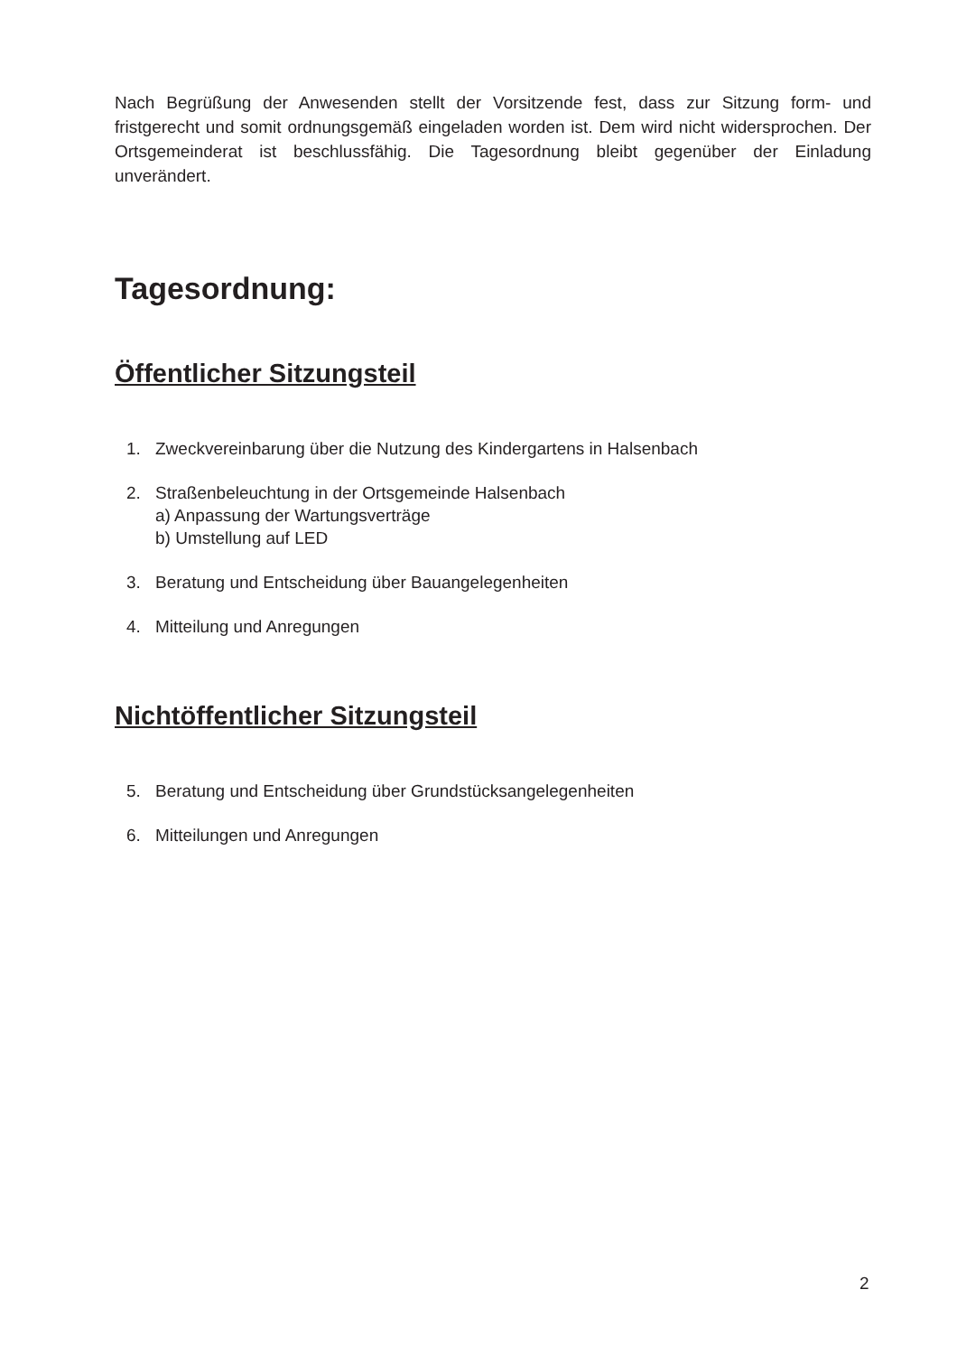Nach Begrüßung der Anwesenden stellt der Vorsitzende fest, dass zur Sitzung form- und fristgerecht und somit ordnungsgemäß eingeladen worden ist. Dem wird nicht widersprochen. Der Ortsgemeinderat ist beschlussfähig. Die Tagesordnung bleibt gegenüber der Einladung unverändert.
Tagesordnung:
Öffentlicher Sitzungsteil
1. Zweckvereinbarung über die Nutzung des Kindergartens in Halsenbach
2. Straßenbeleuchtung in der Ortsgemeinde Halsenbach
a) Anpassung der Wartungsverträge
b) Umstellung auf LED
3. Beratung und Entscheidung über Bauangelegenheiten
4. Mitteilung und Anregungen
Nichtöffentlicher Sitzungsteil
5. Beratung und Entscheidung über Grundstücksangelegenheiten
6. Mitteilungen und Anregungen
2